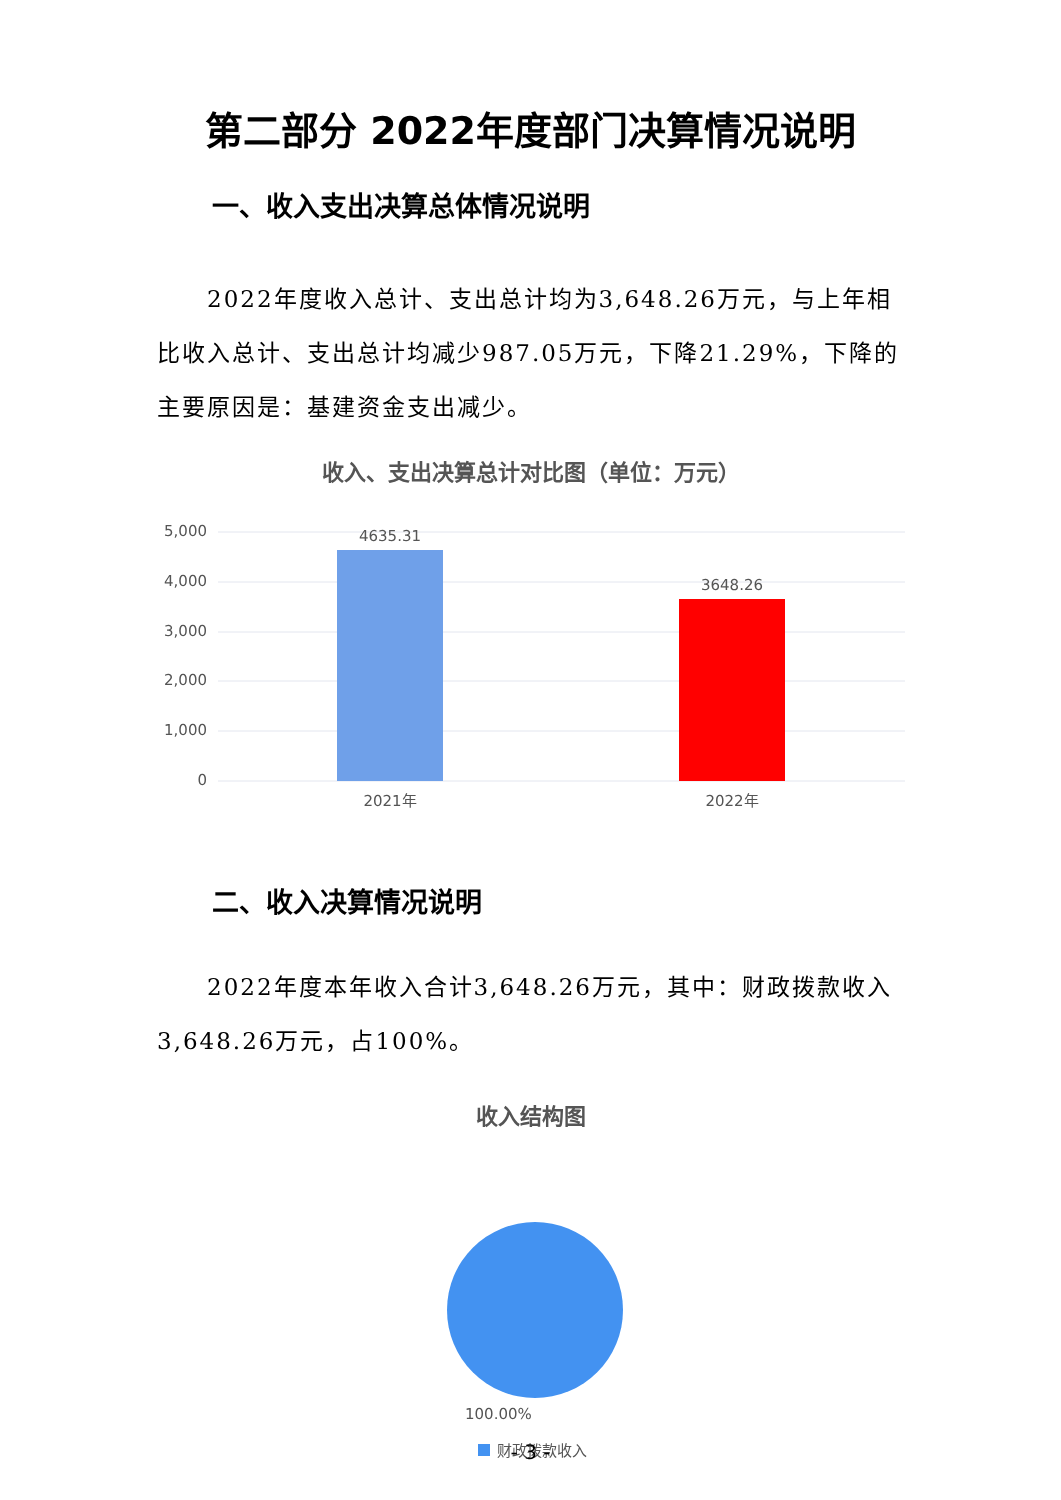第二部分 2022年度部门决算情况说明
一、收入支出决算总体情况说明
2022年度收入总计、支出总计均为3,648.26万元，与上年相比收入总计、支出总计均减少987.05万元，下降21.29%，下降的主要原因是：基建资金支出减少。
收入、支出决算总计对比图（单位：万元）
5,000
4,000
3,000
2,000
1,000
0
4635.31
3648.26
2021年
2022年
二、收入决算情况说明
2022年度本年收入合计3,648.26万元，其中：财政拨款收入3,648.26万元，占100%。
收入结构图
100.00%
财政拨款收入
- 3 -